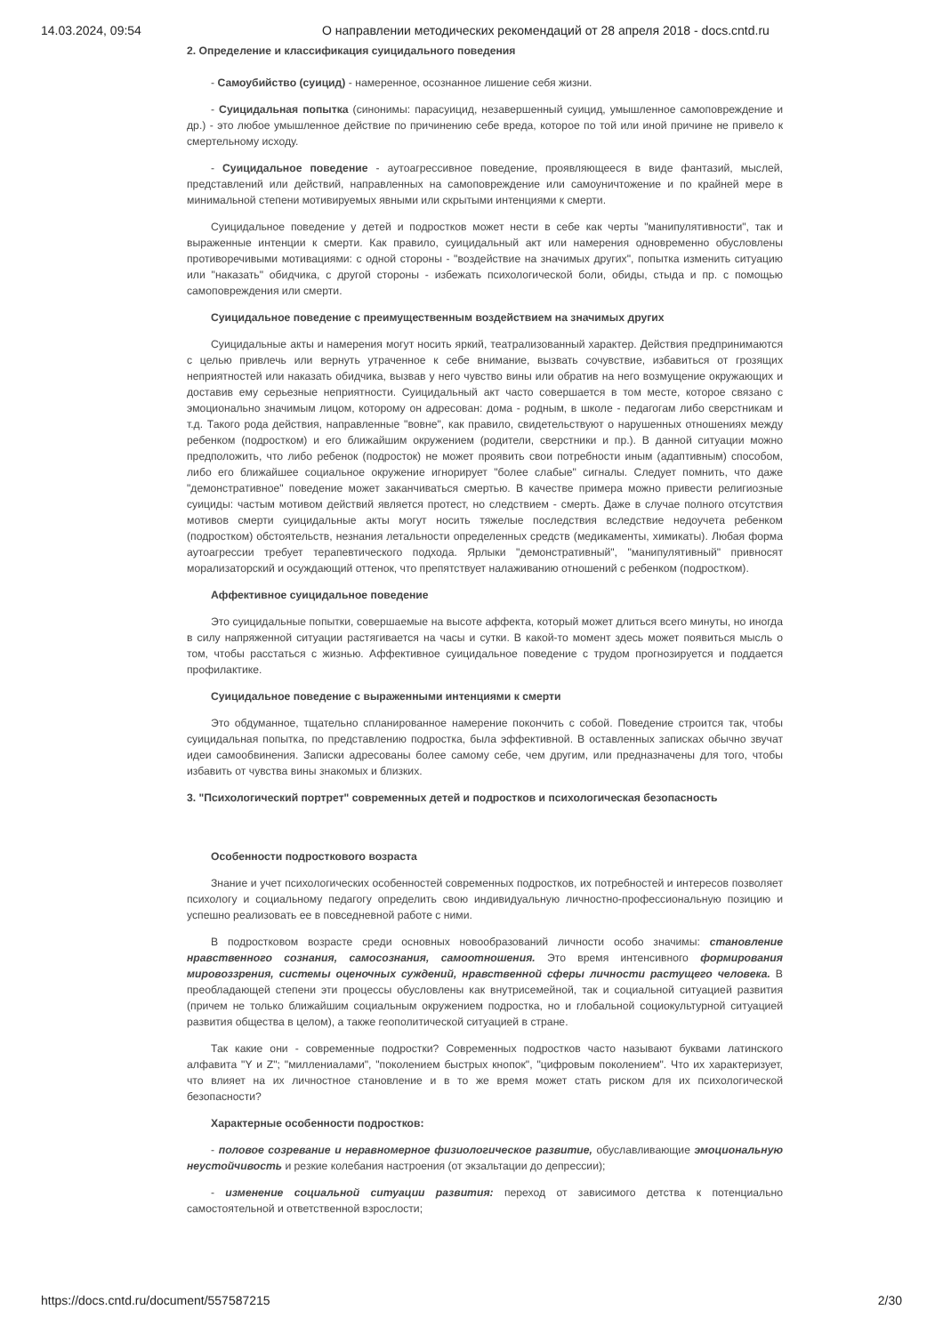14.03.2024, 09:54 О направлении методических рекомендаций от 28 апреля 2018 - docs.cntd.ru
2. Определение и классификация суицидального поведения
- Самоубийство (суицид) - намеренное, осознанное лишение себя жизни.
- Суицидальная попытка (синонимы: парасуицид, незавершенный суицид, умышленное самоповреждение и др.) - это любое умышленное действие по причинению себе вреда, которое по той или иной причине не привело к смертельному исходу.
- Суицидальное поведение - аутоагрессивное поведение, проявляющееся в виде фантазий, мыслей, представлений или действий, направленных на самоповреждение или самоуничтожение и по крайней мере в минимальной степени мотивируемых явными или скрытыми интенциями к смерти.
Суицидальное поведение у детей и подростков может нести в себе как черты "манипулятивности", так и выраженные интенции к смерти. Как правило, суицидальный акт или намерения одновременно обусловлены противоречивыми мотивациями: с одной стороны - "воздействие на значимых других", попытка изменить ситуацию или "наказать" обидчика, с другой стороны - избежать психологической боли, обиды, стыда и пр. с помощью самоповреждения или смерти.
Суицидальное поведение с преимущественным воздействием на значимых других
Суицидальные акты и намерения могут носить яркий, театрализованный характер. Действия предпринимаются с целью привлечь или вернуть утраченное к себе внимание, вызвать сочувствие, избавиться от грозящих неприятностей или наказать обидчика, вызвав у него чувство вины или обратив на него возмущение окружающих и доставив ему серьезные неприятности. Суицидальный акт часто совершается в том месте, которое связано с эмоционально значимым лицом, которому он адресован: дома - родным, в школе - педагогам либо сверстникам и т.д. Такого рода действия, направленные "вовне", как правило, свидетельствуют о нарушенных отношениях между ребенком (подростком) и его ближайшим окружением (родители, сверстники и пр.). В данной ситуации можно предположить, что либо ребенок (подросток) не может проявить свои потребности иным (адаптивным) способом, либо его ближайшее социальное окружение игнорирует "более слабые" сигналы. Следует помнить, что даже "демонстративное" поведение может заканчиваться смертью. В качестве примера можно привести религиозные суициды: частым мотивом действий является протест, но следствием - смерть. Даже в случае полного отсутствия мотивов смерти суицидальные акты могут носить тяжелые последствия вследствие недоучета ребенком (подростком) обстоятельств, незнания летальности определенных средств (медикаменты, химикаты). Любая форма аутоагрессии требует терапевтического подхода. Ярлыки "демонстративный", "манипулятивный" привносят морализаторский и осуждающий оттенок, что препятствует налаживанию отношений с ребенком (подростком).
Аффективное суицидальное поведение
Это суицидальные попытки, совершаемые на высоте аффекта, который может длиться всего минуты, но иногда в силу напряженной ситуации растягивается на часы и сутки. В какой-то момент здесь может появиться мысль о том, чтобы расстаться с жизнью. Аффективное суицидальное поведение с трудом прогнозируется и поддается профилактике.
Суицидальное поведение с выраженными интенциями к смерти
Это обдуманное, тщательно спланированное намерение покончить с собой. Поведение строится так, чтобы суицидальная попытка, по представлению подростка, была эффективной. В оставленных записках обычно звучат идеи самообвинения. Записки адресованы более самому себе, чем другим, или предназначены для того, чтобы избавить от чувства вины знакомых и близких.
3. "Психологический портрет" современных детей и подростков и психологическая безопасность
Особенности подросткового возраста
Знание и учет психологических особенностей современных подростков, их потребностей и интересов позволяет психологу и социальному педагогу определить свою индивидуальную личностно-профессиональную позицию и успешно реализовать ее в повседневной работе с ними.
В подростковом возрасте среди основных новообразований личности особо значимы: становление нравственного сознания, самосознания, самоотношения. Это время интенсивного формирования мировоззрения, системы оценочных суждений, нравственной сферы личности растущего человека. В преобладающей степени эти процессы обусловлены как внутрисемейной, так и социальной ситуацией развития (причем не только ближайшим социальным окружением подростка, но и глобальной социокультурной ситуацией развития общества в целом), а также геополитической ситуацией в стране.
Так какие они - современные подростки? Современных подростков часто называют буквами латинского алфавита "Y и Z"; "миллениалами", "поколением быстрых кнопок", "цифровым поколением". Что их характеризует, что влияет на их личностное становление и в то же время может стать риском для их психологической безопасности?
Характерные особенности подростков:
- половое созревание и неравномерное физиологическое развитие, обуславливающие эмоциональную неустойчивость и резкие колебания настроения (от экзальтации до депрессии);
- изменение социальной ситуации развития: переход от зависимого детства к потенциально самостоятельной и ответственной взрослости;
https://docs.cntd.ru/document/557587215 2/30